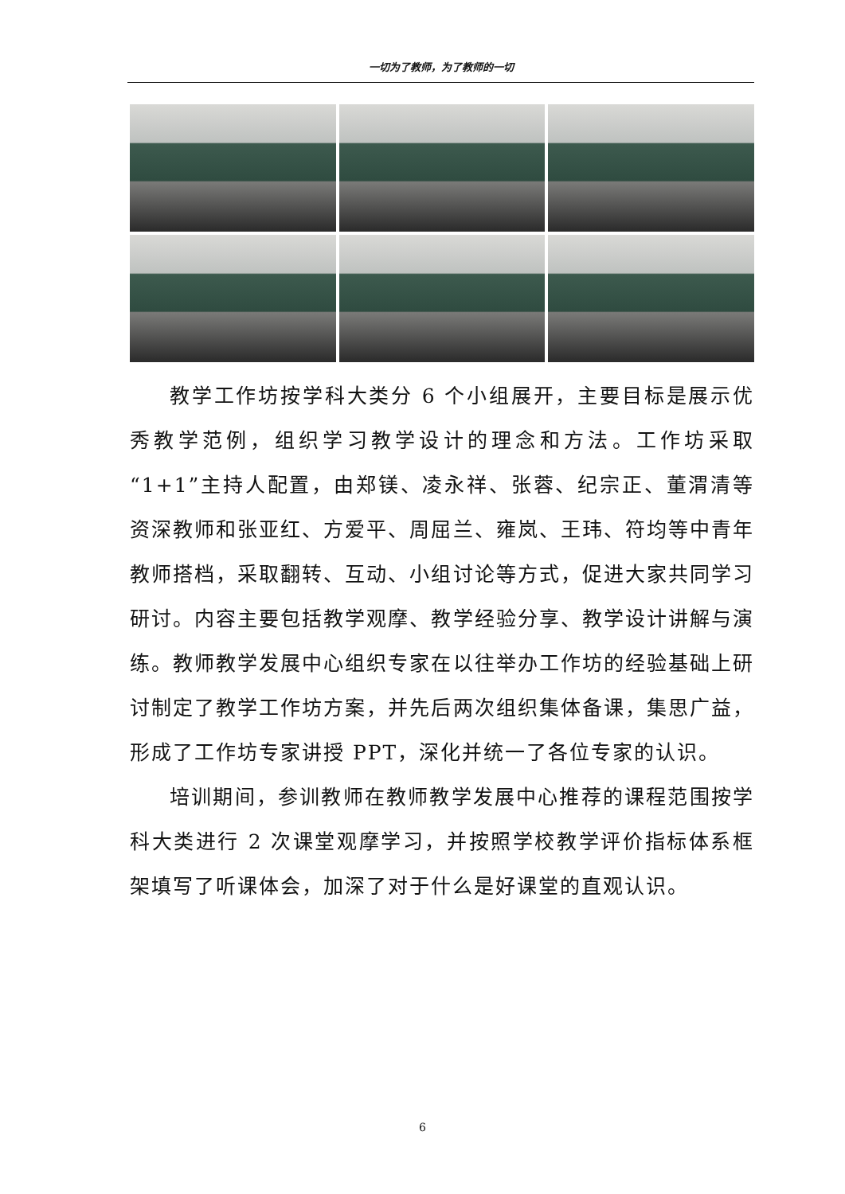一切为了教师，为了教师的一切
教学工作坊按学科大类分 6 个小组展开，主要目标是展示优秀教学范例，组织学习教学设计的理念和方法。工作坊采取“1+1”主持人配置，由郑镁、凌永祥、张蓉、纪宗正、董渭清等资深教师和张亚红、方爱平、周屈兰、雍岚、王玮、符均等中青年教师搭档，采取翻转、互动、小组讨论等方式，促进大家共同学习研讨。内容主要包括教学观摩、教学经验分享、教学设计讲解与演练。教师教学发展中心组织专家在以往举办工作坊的经验基础上研讨制定了教学工作坊方案，并先后两次组织集体备课，集思广益，形成了工作坊专家讲授 PPT，深化并统一了各位专家的认识。
培训期间，参训教师在教师教学发展中心推荐的课程范围按学科大类进行 2 次课堂观摩学习，并按照学校教学评价指标体系框架填写了听课体会，加深了对于什么是好课堂的直观认识。
6